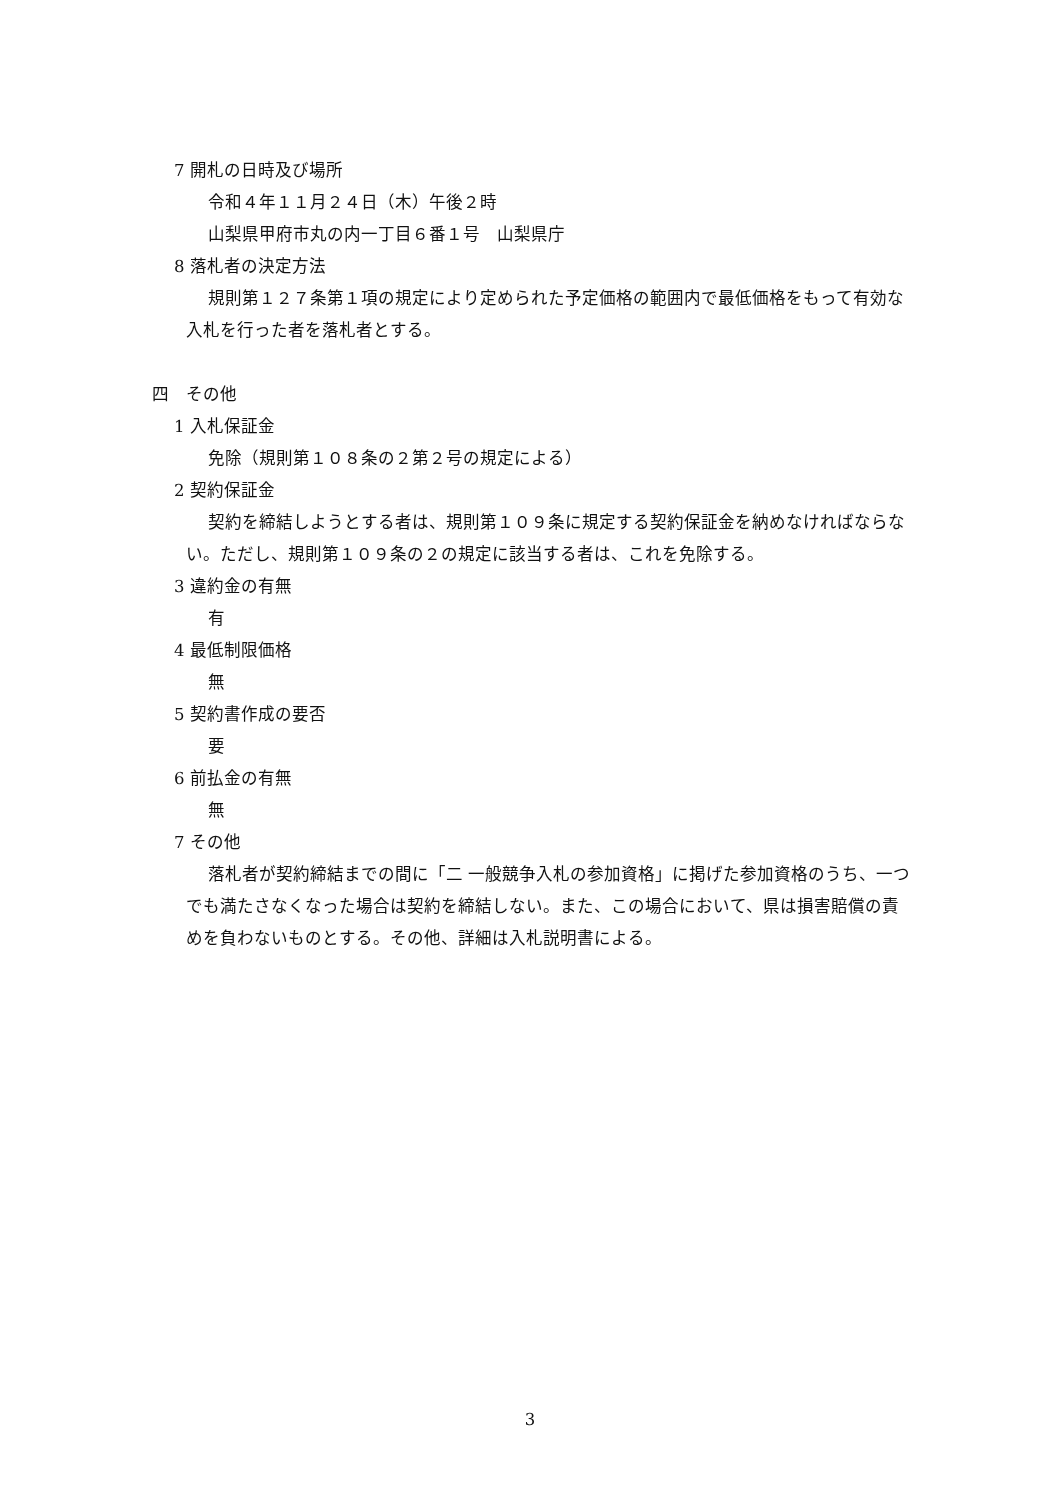7 開札の日時及び場所
令和４年１１月２４日（木）午後２時
山梨県甲府市丸の内一丁目６番１号　山梨県庁
8 落札者の決定方法
規則第１２７条第１項の規定により定められた予定価格の範囲内で最低価格をもって有効な入札を行った者を落札者とする。
四　その他
1 入札保証金
免除（規則第１０８条の２第２号の規定による）
2 契約保証金
契約を締結しようとする者は、規則第１０９条に規定する契約保証金を納めなければならない。ただし、規則第１０９条の２の規定に該当する者は、これを免除する。
3 違約金の有無
有
4 最低制限価格
無
5 契約書作成の要否
要
6 前払金の有無
無
7 その他
落札者が契約締結までの間に「二 一般競争入札の参加資格」に掲げた参加資格のうち、一つでも満たさなくなった場合は契約を締結しない。また、この場合において、県は損害賠償の責めを負わないものとする。その他、詳細は入札説明書による。
3